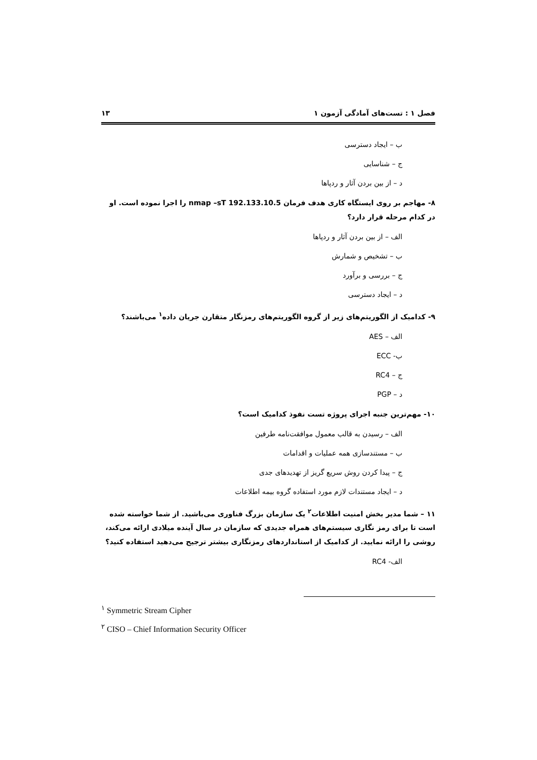فصل ۱ : تست‌های آمادگی آزمون ۱ ۱۳
ب – ایجاد دسترسی
ج – شناسایی
د – از بین بردن آثار و ردپاها
۸- مهاجم بر روی ایستگاه کاری هدف فرمان nmap –sT 192.133.10.5 را اجرا نموده است. او در کدام مرحله قرار دارد؟
الف – از بین بردن آثار و ردپاها
ب – تشخیص و شمارش
ج – بررسی و برآورد
د – ایجاد دسترسی
۹- کدامیک از الگوریتم‌های زیر از گروه الگوریتم‌های رمزنگار متقارن جریان داده<sup>۱</sup> می‌باشند؟
الف – AES
ب- ECC
ج – RC4
د – PGP
۱۰- مهم‌ترین جنبه اجرای پروژه تست نفوذ کدامیک است؟
الف – رسیدن به قالب معمول موافقت‌نامه طرفین
ب – مستندسازی همه عملیات و اقدامات
ج – پیدا کردن روش سریع گریز از تهدیدهای جدی
د – ایجاد مستندات لازم مورد استفاده گروه بیمه اطلاعات
۱۱ – شما مدیر بخش امنیت اطلاعات<sup>۲</sup> یک سازمان بزرگ فناوری می‌باشید. از شما خواسته شده است تا برای رمز نگاری سیستم‌های همراه جدیدی که سازمان در سال آینده میلادی ارائه می‌کند، روشی را ارائه نمایید. از کدامیک از استانداردهای رمزنگاری بیشتر ترجیح می‌دهید استفاده کنید؟
الف- RC4
<sup>۱</sup> Symmetric Stream Cipher
<sup>۲</sup> CISO – Chief Information Security Officer